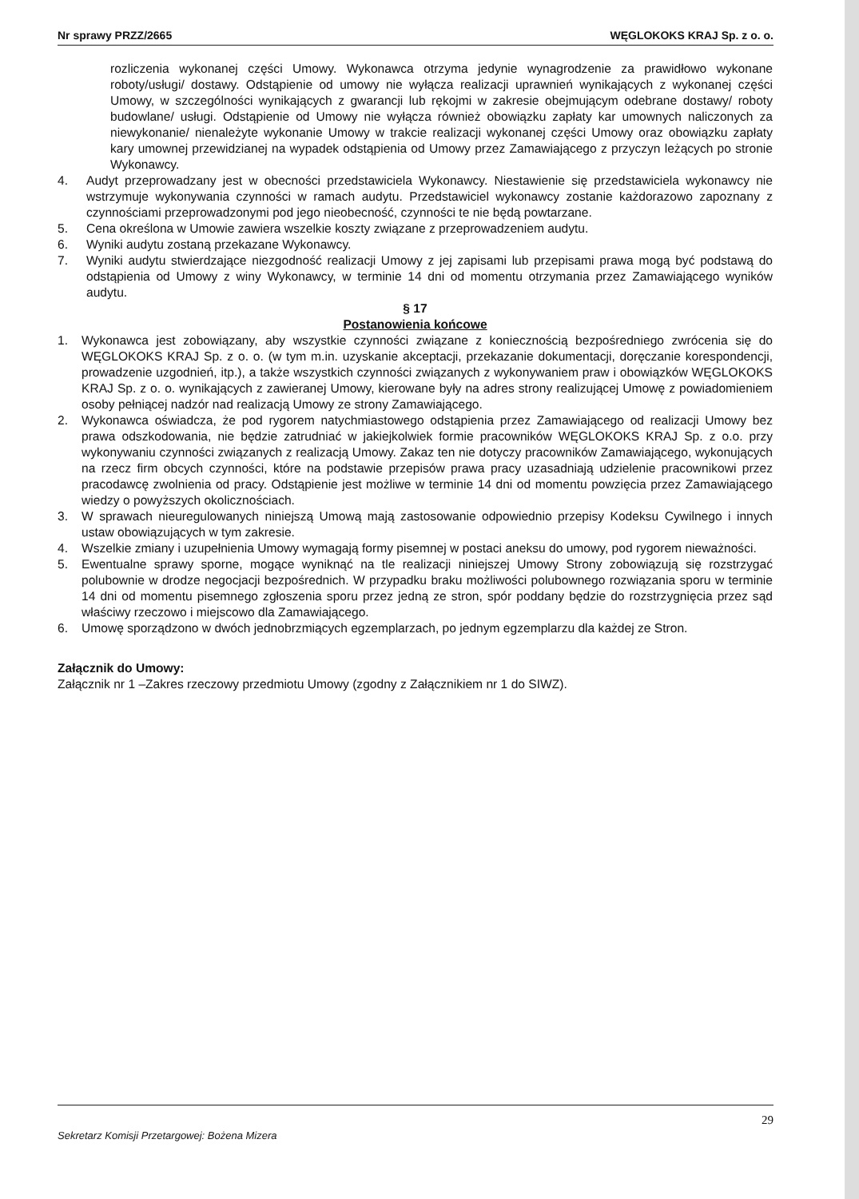Nr sprawy PRZZ/2665 WĘGLOKOKS KRAJ Sp. z o. o.
rozliczenia wykonanej części Umowy. Wykonawca otrzyma jedynie wynagrodzenie za prawidłowo wykonane roboty/usługi/ dostawy. Odstąpienie od umowy nie wyłącza realizacji uprawnień wynikających z wykonanej części Umowy, w szczególności wynikających z gwarancji lub rękojmi w zakresie obejmującym odebrane dostawy/ roboty budowlane/ usługi. Odstąpienie od Umowy nie wyłącza również obowiązku zapłaty kar umownych naliczonych za niewykonanie/ nienależyte wykonanie Umowy w trakcie realizacji wykonanej części Umowy oraz obowiązku zapłaty kary umownej przewidzianej na wypadek odstąpienia od Umowy przez Zamawiającego z przyczyn leżących po stronie Wykonawcy.
4. Audyt przeprowadzany jest w obecności przedstawiciela Wykonawcy. Niestawienie się przedstawiciela wykonawcy nie wstrzymuje wykonywania czynności w ramach audytu. Przedstawiciel wykonawcy zostanie każdorazowo zapoznany z czynnościami przeprowadzonymi pod jego nieobecność, czynności te nie będą powtarzane.
5. Cena określona w Umowie zawiera wszelkie koszty związane z przeprowadzeniem audytu.
6. Wyniki audytu zostaną przekazane Wykonawcy.
7. Wyniki audytu stwierdzające niezgodność realizacji Umowy z jej zapisami lub przepisami prawa mogą być podstawą do odstąpienia od Umowy z winy Wykonawcy, w terminie 14 dni od momentu otrzymania przez Zamawiającego wyników audytu.
§ 17
Postanowienia końcowe
1. Wykonawca jest zobowiązany, aby wszystkie czynności związane z koniecznością bezpośredniego zwrócenia się do WĘGLOKOKS KRAJ Sp. z o. o. (w tym m.in. uzyskanie akceptacji, przekazanie dokumentacji, doręczanie korespondencji, prowadzenie uzgodnień, itp.), a także wszystkich czynności związanych z wykonywaniem praw i obowiązków WĘGLOKOKS KRAJ Sp. z o. o. wynikających z zawieranej Umowy, kierowane były na adres strony realizującej Umowę z powiadomieniem osoby pełniącej nadzór nad realizacją Umowy ze strony Zamawiającego.
2. Wykonawca oświadcza, że pod rygorem natychmiastowego odstąpienia przez Zamawiającego od realizacji Umowy bez prawa odszkodowania, nie będzie zatrudniać w jakiejkolwiek formie pracowników WĘGLOKOKS KRAJ Sp. z o.o. przy wykonywaniu czynności związanych z realizacją Umowy. Zakaz ten nie dotyczy pracowników Zamawiającego, wykonujących na rzecz firm obcych czynności, które na podstawie przepisów prawa pracy uzasadniają udzielenie pracownikowi przez pracodawcę zwolnienia od pracy. Odstąpienie jest możliwe w terminie 14 dni od momentu powzięcia przez Zamawiającego wiedzy o powyższych okolicznościach.
3. W sprawach nieuregulowanych niniejszą Umową mają zastosowanie odpowiednio przepisy Kodeksu Cywilnego i innych ustaw obowiązujących w tym zakresie.
4. Wszelkie zmiany i uzupełnienia Umowy wymagają formy pisemnej w postaci aneksu do umowy, pod rygorem nieważności.
5. Ewentualne sprawy sporne, mogące wyniknąć na tle realizacji niniejszej Umowy Strony zobowiązują się rozstrzygać polubownie w drodze negocjacji bezpośrednich. W przypadku braku możliwości polubownego rozwiązania sporu w terminie 14 dni od momentu pisemnego zgłoszenia sporu przez jedną ze stron, spór poddany będzie do rozstrzygnięcia przez sąd właściwy rzeczowo i miejscowo dla Zamawiającego.
6. Umowę sporządzono w dwóch jednobrzmiących egzemplarzach, po jednym egzemplarzu dla każdej ze Stron.
Załącznik do Umowy:
Załącznik nr 1 –Zakres rzeczowy przedmiotu Umowy (zgodny z Załącznikiem nr 1 do SIWZ).
29
Sekretarz Komisji Przetargowej: Bożena Mizera